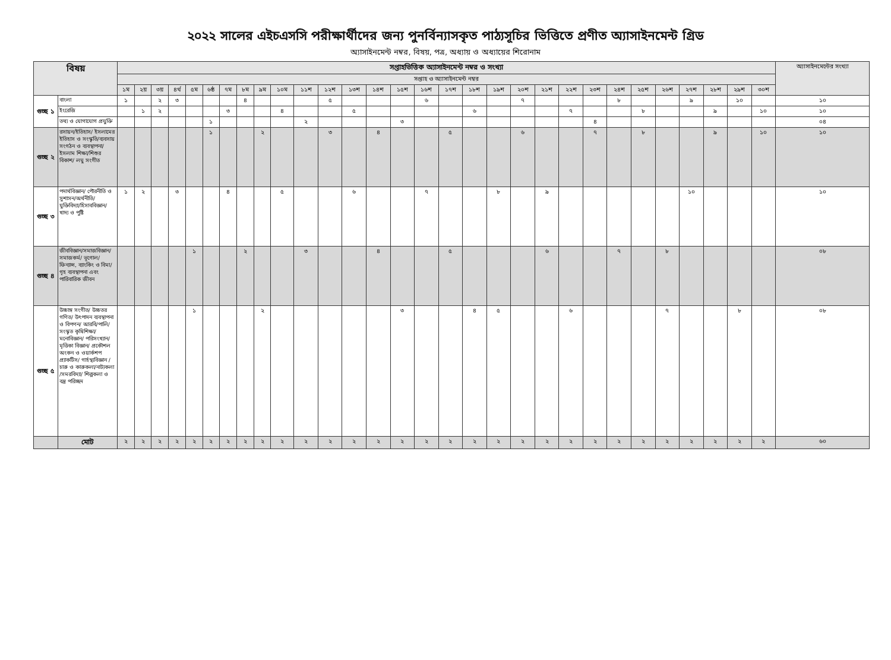২০২২ সালের এইচএসসি পরীক্ষার্থীদের জন্য পুনর্বিন্যাসকৃত পাঠ্যসূচির ভিত্তিতে প্রণীত অ্যাসাইনমেন্ট গ্রিড
অ্যাসাইনমেন্ট নম্বর, বিষয়, পত্র, অধ্যায় ও অধ্যায়ের শিরোনাম
| বিষয় | | সপ্তাহভিত্তিক অ্যাসাইনমেন্ট নম্বর ও সংখ্যা | | | | | | | | | | | | | | | | | | | | | | | | | | | | | | অ্যাসাইনমেন্টের সংখ্যা |
| --- | --- | --- | --- | --- | --- | --- | --- | --- | --- | --- | --- | --- | --- | --- | --- | --- | --- | --- | --- | --- | --- | --- | --- | --- | --- | --- | --- | --- | --- | --- | --- | --- |
| | | সপ্তাহ ও অ্যাসাইনমেন্ট নম্বর | | | | | | | | | | | | | | | | | | | | | | | | | | | | | | |
| | | ১ম | ২য় | ৩য় | ৪র্থ | ৫ম | ৬ষ্ঠ | ৭ম | ৮ম | ৯ম | ১০ম | ১১শ | ১২শ | ১৩শ | ১৪শ | ১৫শ | ১৬শ | ১৭শ | ১৮শ | ১৯শ | ২০শ | ২১শ | ২২শ | ২৩শ | ২৪শ | ২৫শ | ২৬শ | ২৭শ | ২৮শ | ২৯শ | ৩০শ | |
| গুচ্ছ ১ | বাংলা | ১ | | ২ | ৩ | | | | ৪ | | | | ৫ | | | | ৬ | | | | ৭ | | | | ৮ | | | ৯ | | ১০ | | ১০ |
| | ইংরেজি | | ১ | ২ | | | | ৩ | | | ৪ | | | ৫ | | | | | ৬ | | | | ৭ | | | ৮ | | | ৯ | | ১০ | ১০ |
| | তথ্য ও যোগাযোগ প্রযুক্তি | | | | | | ১ | | | | | ২ | | | | ৩ | | | | | | | | ৪ | | | | | | | | ০৪ |
| গুচ্ছ ২ | রসায়ন/ইতিহাস/ ইসলামের ইতিহাস ও সংস্কৃতি/ব্যবসায় সংগঠন ও ব্যবস্থাপনা/ইসলাম শিক্ষা/শিশুর বিকাশ/ লঘু সংগীত | | | | | | ১ | | | ২ | | | ৩ | | ৪ | | | ৫ | | | ৬ | | | ৭ | | ৮ | | | ৯ | | ১০ | ১০ |
| গুচ্ছ ৩ | পদার্থবিজ্ঞান/ পৌরনীতি ও সুশাসন/অর্থনীতি/ যুক্তিবিদ্যা/হিসাববিজ্ঞান/ খাদ্য ও পুষ্টি | ১ | ২ | | ৩ | | | ৪ | | | ৫ | | | ৬ | | | ৭ | | | ৮ | | ৯ | | | | | | ১০ | | | | ১০ |
| গুচ্ছ ৪ | জীববিজ্ঞান/সমাজবিজ্ঞান/সমাজকর্ম/ ভূগোল/ ফিন্যান্স, ব্যাংকিং ও বিমা/ গৃহ ব্যবস্থাপনা এবং পারিবারিক জীবন | | | | | ১ | | | ২ | | | ৩ | | | ৪ | | | ৫ | | | | ৬ | | | ৭ | | ৮ | | | | | ০৮ |
| গুচ্ছ ৫ | উচ্চাঙ্গ সংগীত/ উচ্চতর গণিত/ উৎপাদন ব্যবস্থাপনা ও বিপণন/ আরবি/পালি/ সংস্কৃত কৃষিশিক্ষা/ মনোবিজ্ঞান/ পরিসংখ্যান/ মৃত্তিকা বিজ্ঞান/ প্রকৌশল অংকন ও ওয়ার্কশপ প্র্যাকটিস/ গার্হস্থ্যবিজ্ঞান / চারু ও কারুকলা/নাট্যকলা /সমরবিদ্যা/ শিল্পকলা ও বস্ত্র পরিচ্ছদ | | | | | ১ | | | | ২ | | | | | | ৩ | | | ৪ | ৫ | | | ৬ | | | | ৭ | | | ৮ | | ০৮ |
| | মোট | ২ | ২ | ২ | ২ | ২ | ২ | ২ | ২ | ২ | ২ | ২ | ২ | ২ | ২ | ২ | ২ | ২ | ২ | ২ | ২ | ২ | ২ | ২ | ২ | ২ | ২ | ২ | ২ | ২ | ২ | ৬০ |